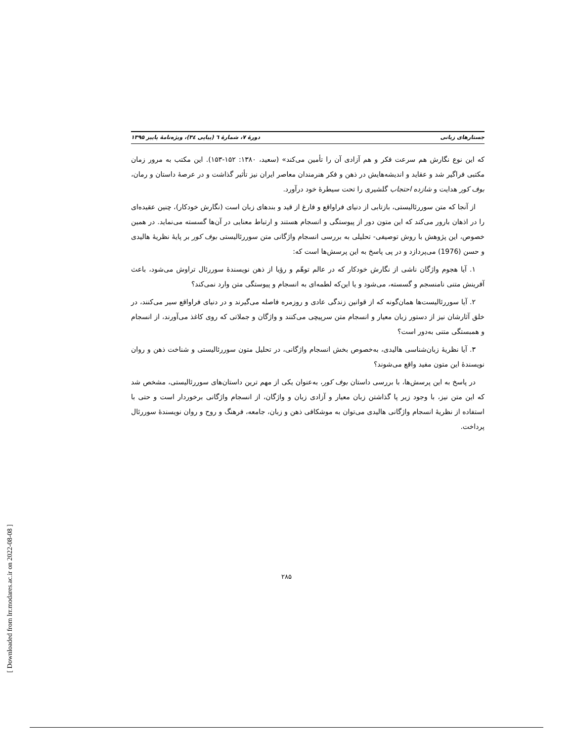جستارهای زبانی دورهٔ ۷، شمارهٔ ٦ (پیاپی ۳٤)، ویژه‌نامهٔ پاییز ۱۳۹۵
که این نوع نگارش هم سرعت فکر و هم آزادی آن را تأمین می‌کند» (سعید، ۱۳۸۰: ۱۵۲-۱۵۳). این مکتب به مرور زمان مکتبی فراگیر شد و عقاید و اندیشه‌هایش در ذهن و فکر هنرمندان معاصر ایران نیز تأثیر گذاشت و در عرصهٔ داستان و رمان، بوف کور هدایت و شازده احتجاب گلشیری را تحت سیطرهٔ خود درآورد.
از آنجا که متن سوررئالیستی، بازتابی از دنیای فراواقع و فارغ از قید و بندهای زبان است (نگارش خودکار)، چنین عقیده‌ای را در اذهان بارور می‌کند که این متون دور از پیوستگی و انسجام هستند و ارتباط معنایی در آن‌ها گسسته می‌نماید. در همین خصوص، این پژوهش با روش توصیفی- تحلیلی به بررسی انسجام واژگانی متن سوررئالیستی بوف کور بر پایهٔ نظریهٔ هالیدی و حسن (1976) می‌پردازد و در پی پاسخ به این پرسش‌ها است که:
۱. آیا هجوم واژگان ناشی از نگارش خودکار که در عالم توهّم و رؤیا از ذهن نویسندهٔ سوررئال تراوش می‌شود، باعث آفرینش متنی نامنسجم و گسسته، می‌شود و یا این‌که لطمه‌ای به انسجام و پیوستگی متن وارد نمی‌کند؟
۲. آیا سوررئالیست‌ها همان‌گونه که از قوانین زندگی عادی و روزمره فاصله می‌گیرند و در دنیای فراواقع سیر می‌کنند، در خلق آثارشان نیز از دستور زبان معیار و انسجام متن سرپیچی می‌کنند و واژگان و جملاتی که روی کاغذ می‌آورند، از انسجام و همبستگی متنی به‌دور است؟
۳. آیا نظریهٔ زبان‌شناسی هالیدی، به‌خصوص بخش انسجام واژگانی، در تحلیل متون سوررئالیستی و شناخت ذهن و روان نویسندهٔ این متون مفید واقع می‌شوند؟
در پاسخ به این پرسش‌ها، با بررسی داستان بوف کور، به‌عنوان یکی از مهم ترین داستان‌های سوررئالیستی، مشخص شد که این متن نیز، با وجود زیر پا گذاشتن زبان معیار و آزادی زبان و واژگان، از انسجام واژگانی برخوردار است و حتی با استفاده از نظریهٔ انسجام واژگانی هالیدی می‌توان به موشکافی ذهن و زبان، جامعه، فرهنگ و روح و روان نویسندهٔ سوررئال پرداخت.
۲۸۵
[ Downloaded from lrr.modares.ac.ir on 2022-08-08 ]